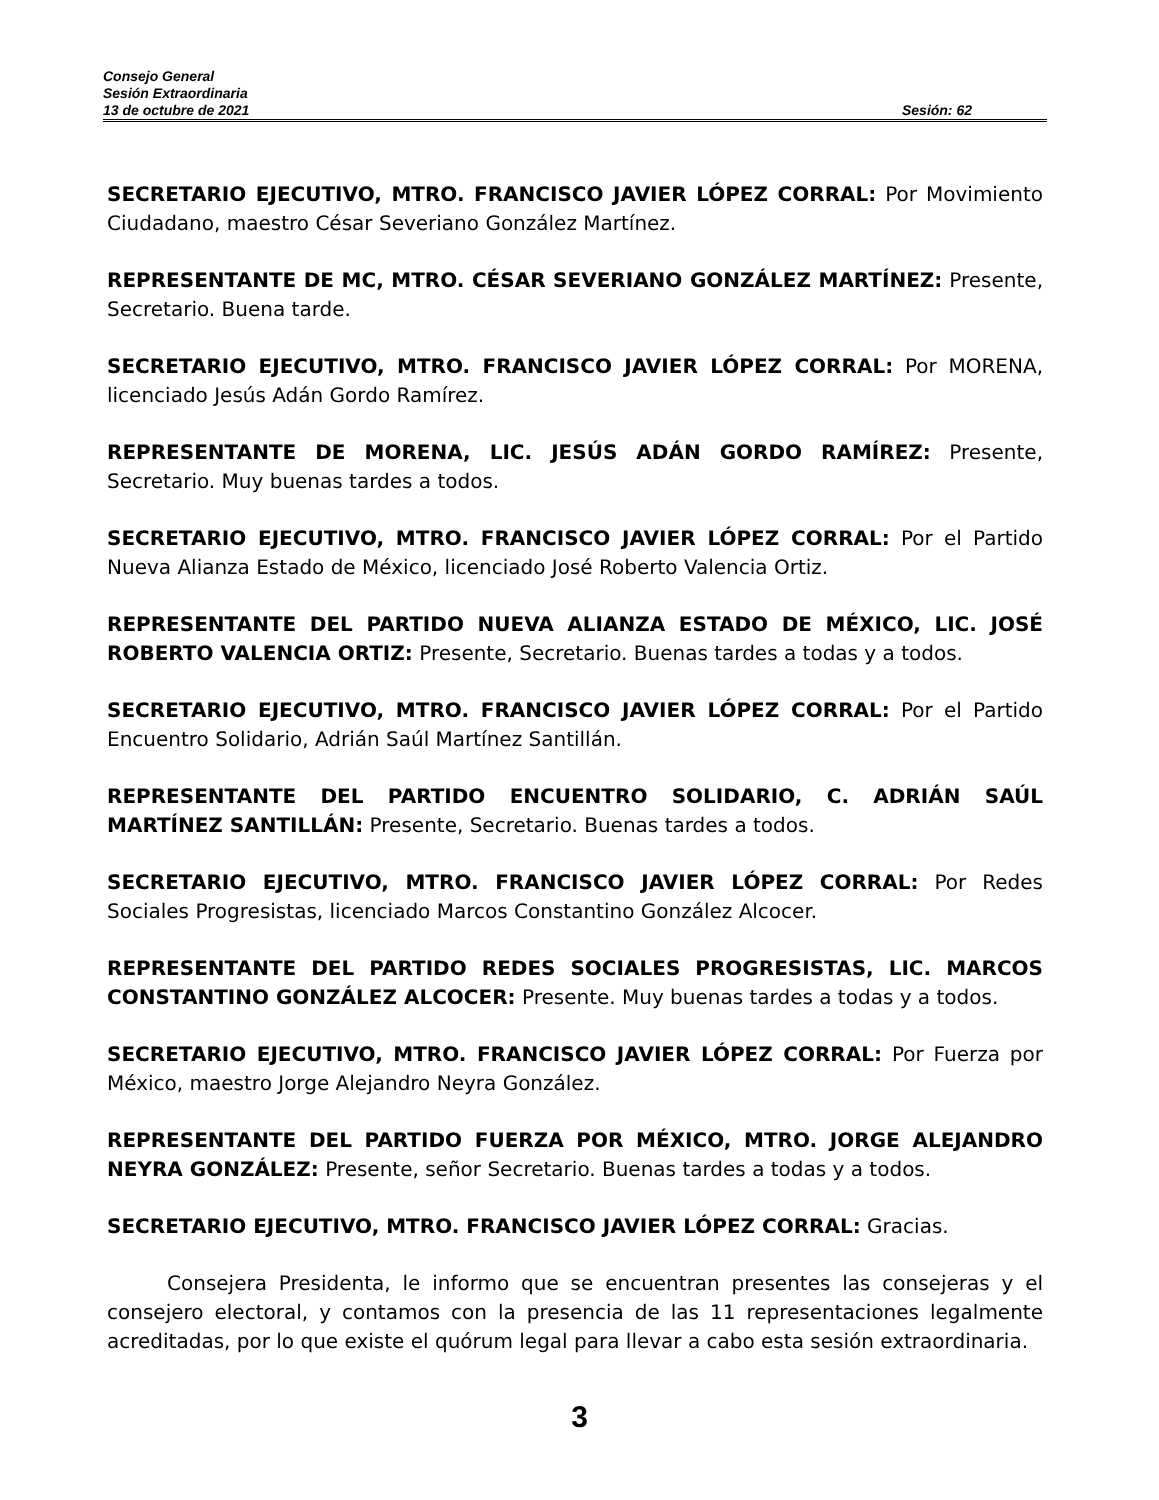Consejo General
Sesión Extraordinaria
13 de octubre de 2021 Sesión: 62
SECRETARIO EJECUTIVO, MTRO. FRANCISCO JAVIER LÓPEZ CORRAL: Por Movimiento Ciudadano, maestro César Severiano González Martínez.
REPRESENTANTE DE MC, MTRO. CÉSAR SEVERIANO GONZÁLEZ MARTÍNEZ: Presente, Secretario. Buena tarde.
SECRETARIO EJECUTIVO, MTRO. FRANCISCO JAVIER LÓPEZ CORRAL: Por MORENA, licenciado Jesús Adán Gordo Ramírez.
REPRESENTANTE DE MORENA, LIC. JESÚS ADÁN GORDO RAMÍREZ: Presente, Secretario. Muy buenas tardes a todos.
SECRETARIO EJECUTIVO, MTRO. FRANCISCO JAVIER LÓPEZ CORRAL: Por el Partido Nueva Alianza Estado de México, licenciado José Roberto Valencia Ortiz.
REPRESENTANTE DEL PARTIDO NUEVA ALIANZA ESTADO DE MÉXICO, LIC. JOSÉ ROBERTO VALENCIA ORTIZ: Presente, Secretario. Buenas tardes a todas y a todos.
SECRETARIO EJECUTIVO, MTRO. FRANCISCO JAVIER LÓPEZ CORRAL: Por el Partido Encuentro Solidario, Adrián Saúl Martínez Santillán.
REPRESENTANTE DEL PARTIDO ENCUENTRO SOLIDARIO, C. ADRIÁN SAÚL MARTÍNEZ SANTILLÁN: Presente, Secretario. Buenas tardes a todos.
SECRETARIO EJECUTIVO, MTRO. FRANCISCO JAVIER LÓPEZ CORRAL: Por Redes Sociales Progresistas, licenciado Marcos Constantino González Alcocer.
REPRESENTANTE DEL PARTIDO REDES SOCIALES PROGRESISTAS, LIC. MARCOS CONSTANTINO GONZÁLEZ ALCOCER: Presente. Muy buenas tardes a todas y a todos.
SECRETARIO EJECUTIVO, MTRO. FRANCISCO JAVIER LÓPEZ CORRAL: Por Fuerza por México, maestro Jorge Alejandro Neyra González.
REPRESENTANTE DEL PARTIDO FUERZA POR MÉXICO, MTRO. JORGE ALEJANDRO NEYRA GONZÁLEZ: Presente, señor Secretario. Buenas tardes a todas y a todos.
SECRETARIO EJECUTIVO, MTRO. FRANCISCO JAVIER LÓPEZ CORRAL: Gracias.
Consejera Presidenta, le informo que se encuentran presentes las consejeras y el consejero electoral, y contamos con la presencia de las 11 representaciones legalmente acreditadas, por lo que existe el quórum legal para llevar a cabo esta sesión extraordinaria.
3